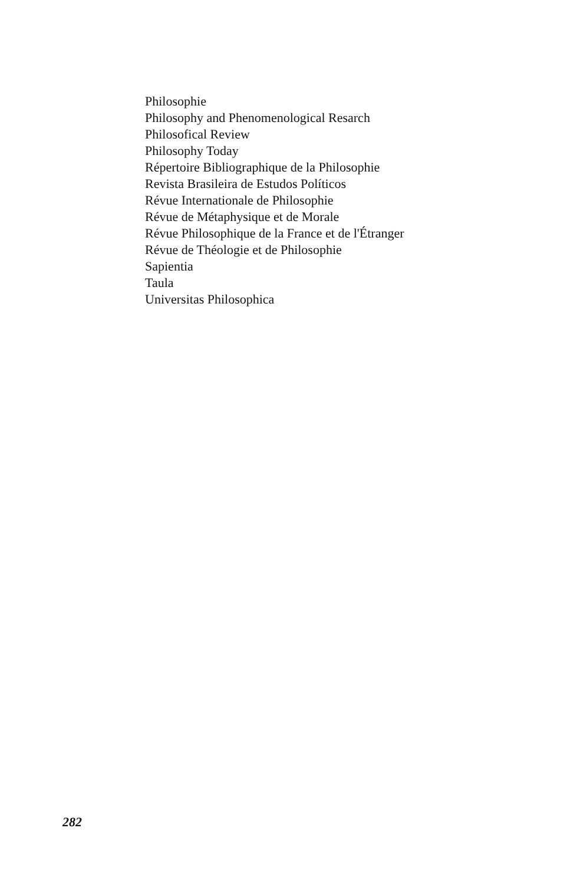Philosophie
Philosophy and Phenomenological Resarch
Philosofical Review
Philosophy Today
Répertoire Bibliographique de la Philosophie
Revista Brasileira de Estudos Políticos
Révue Internationale de Philosophie
Révue de Métaphysique et de Morale
Révue Philosophique de la France et de l'Étranger
Révue de Théologie et de Philosophie
Sapientia
Taula
Universitas Philosophica
282